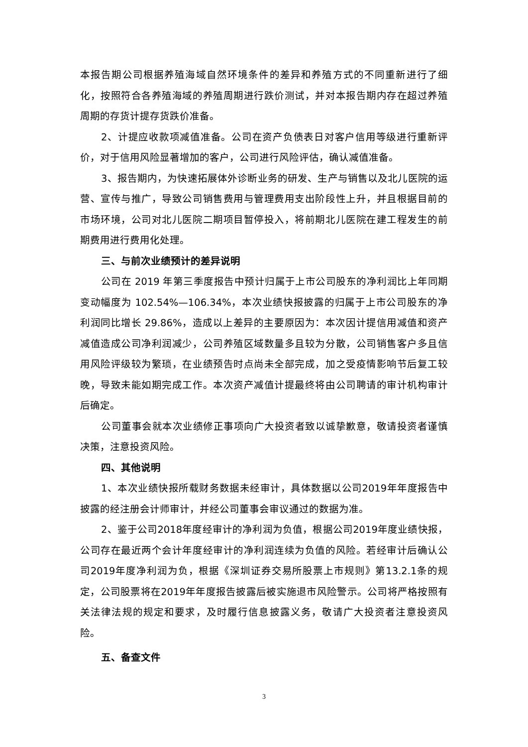本报告期公司根据养殖海域自然环境条件的差异和养殖方式的不同重新进行了细化，按照符合各养殖海域的养殖周期进行跌价测试，并对本报告期内存在超过养殖周期的存货计提存货跌价准备。
2、计提应收款项减值准备。公司在资产负债表日对客户信用等级进行重新评价，对于信用风险显著增加的客户，公司进行风险评估，确认减值准备。
3、报告期内，为快速拓展体外诊断业务的研发、生产与销售以及北儿医院的运营、宣传与推广，导致公司销售费用与管理费用支出阶段性上升，并且根据目前的市场环境，公司对北儿医院二期项目暂停投入，将前期北儿医院在建工程发生的前期费用进行费用化处理。
三、与前次业绩预计的差异说明
公司在 2019 年第三季度报告中预计归属于上市公司股东的净利润比上年同期变动幅度为 102.54%—106.34%，本次业绩快报披露的归属于上市公司股东的净利润同比增长 29.86%，造成以上差异的主要原因为：本次因计提信用减值和资产减值造成公司净利润减少，公司养殖区域数量多且较为分散，公司销售客户多且信用风险评级较为繁琐，在业绩预告时点尚未全部完成，加之受疫情影响节后复工较晚，导致未能如期完成工作。本次资产减值计提最终将由公司聘请的审计机构审计后确定。
公司董事会就本次业绩修正事项向广大投资者致以诚挚歉意，敬请投资者谨慎决策，注意投资风险。
四、其他说明
1、本次业绩快报所载财务数据未经审计，具体数据以公司2019年年度报告中披露的经注册会计师审计，并经公司董事会审议通过的数据为准。
2、鉴于公司2018年度经审计的净利润为负值，根据公司2019年度业绩快报，公司存在最近两个会计年度经审计的净利润连续为负值的风险。若经审计后确认公司2019年度净利润为负，根据《深圳证券交易所股票上市规则》第13.2.1条的规定，公司股票将在2019年年度报告披露后被实施退市风险警示。公司将严格按照有关法律法规的规定和要求，及时履行信息披露义务，敬请广大投资者注意投资风险。
五、备查文件
3